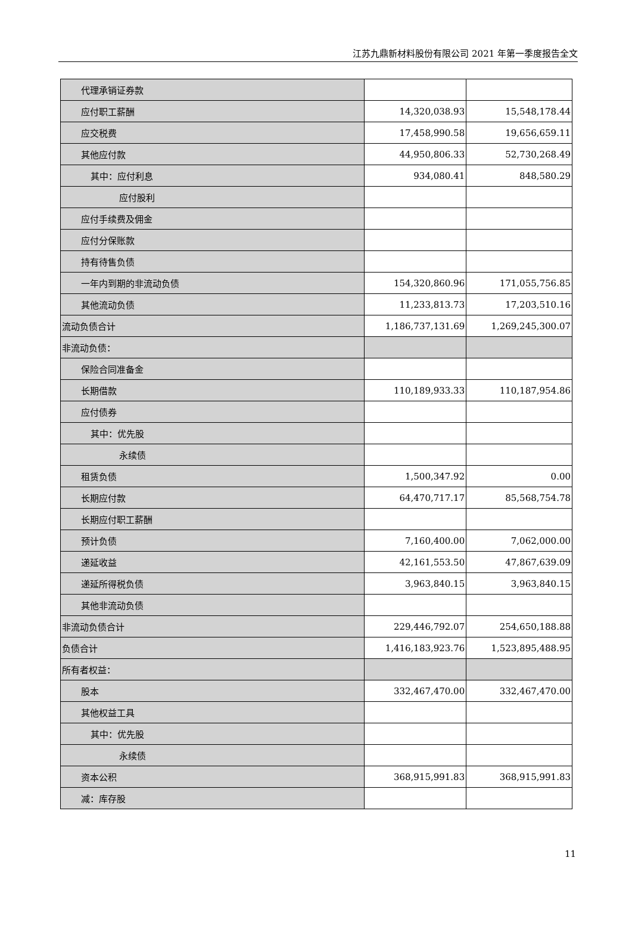江苏九鼎新材料股份有限公司 2021 年第一季度报告全文
| 代理承销证券款 | | |
| 应付职工薪酬 | 14,320,038.93 | 15,548,178.44 |
| 应交税费 | 17,458,990.58 | 19,656,659.11 |
| 其他应付款 | 44,950,806.33 | 52,730,268.49 |
| 其中：应付利息 | 934,080.41 | 848,580.29 |
| 应付股利 | | |
| 应付手续费及佣金 | | |
| 应付分保账款 | | |
| 持有待售负债 | | |
| 一年内到期的非流动负债 | 154,320,860.96 | 171,055,756.85 |
| 其他流动负债 | 11,233,813.73 | 17,203,510.16 |
| 流动负债合计 | 1,186,737,131.69 | 1,269,245,300.07 |
| 非流动负债： | | |
| 保险合同准备金 | | |
| 长期借款 | 110,189,933.33 | 110,187,954.86 |
| 应付债券 | | |
| 其中：优先股 | | |
| 永续债 | | |
| 租赁负债 | 1,500,347.92 | 0.00 |
| 长期应付款 | 64,470,717.17 | 85,568,754.78 |
| 长期应付职工薪酬 | | |
| 预计负债 | 7,160,400.00 | 7,062,000.00 |
| 递延收益 | 42,161,553.50 | 47,867,639.09 |
| 递延所得税负债 | 3,963,840.15 | 3,963,840.15 |
| 其他非流动负债 | | |
| 非流动负债合计 | 229,446,792.07 | 254,650,188.88 |
| 负债合计 | 1,416,183,923.76 | 1,523,895,488.95 |
| 所有者权益： | | |
| 股本 | 332,467,470.00 | 332,467,470.00 |
| 其他权益工具 | | |
| 其中：优先股 | | |
| 永续债 | | |
| 资本公积 | 368,915,991.83 | 368,915,991.83 |
| 减：库存股 | | |
11